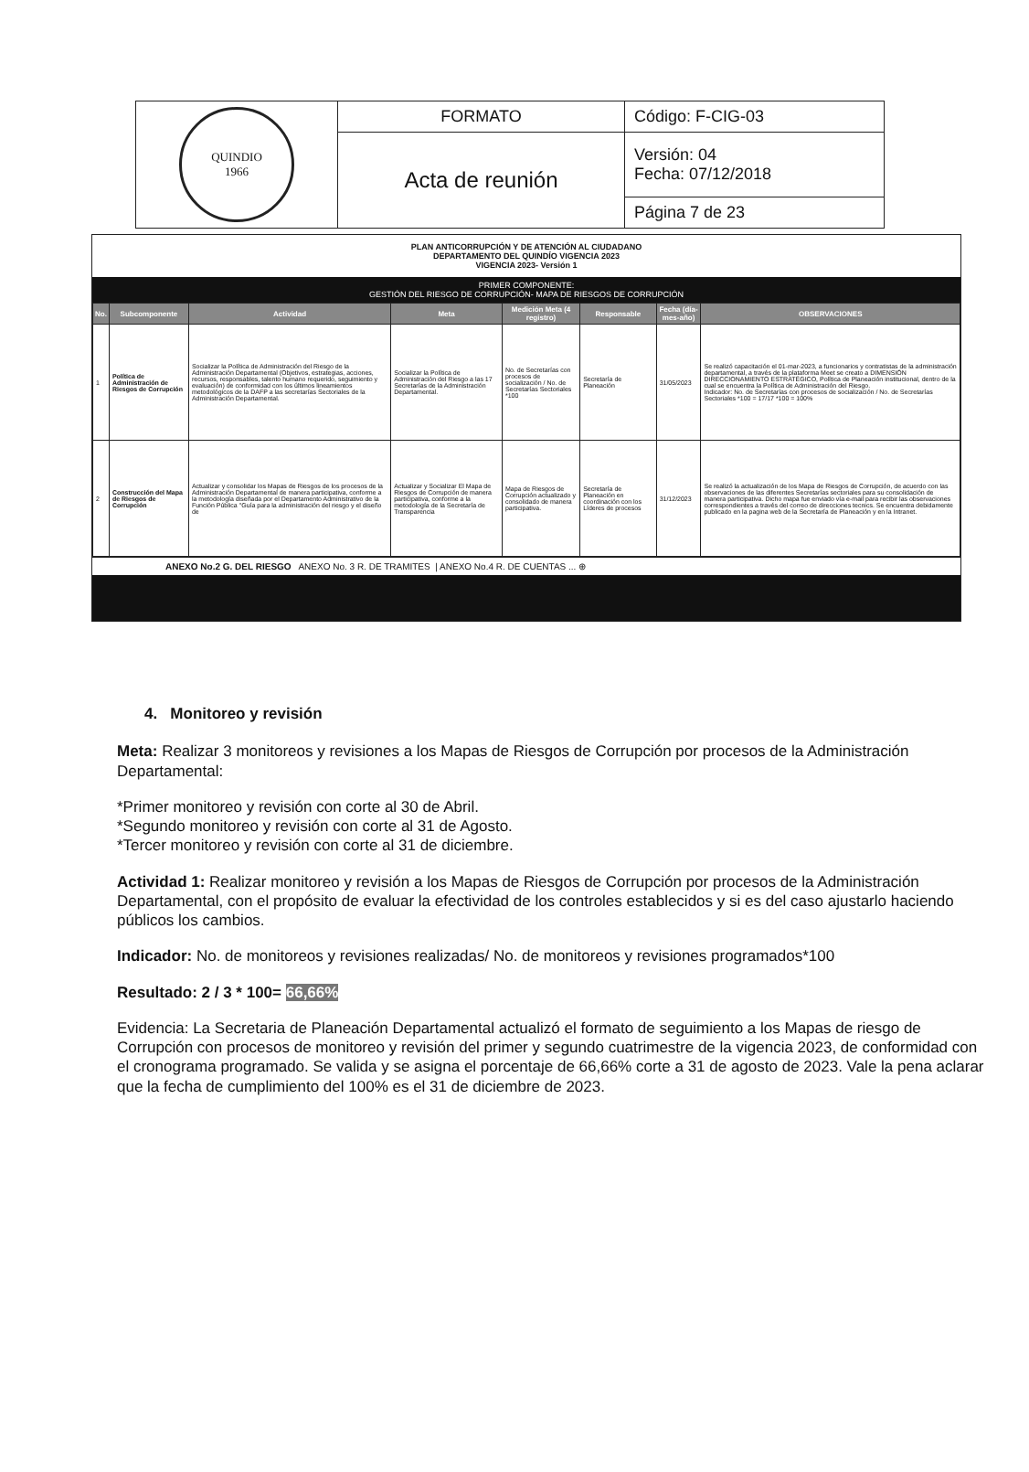| QUINDIO 1966 | FORMATO | Código: F-CIG-03 |
| | Acta de reunión | Versión: 04 Fecha: 07/12/2018 |
| | | Página 7 de 23 |
PLAN ANTICORRUPCIÓN Y DE ATENCIÓN AL CIUDADANO
DEPARTAMENTO DEL QUINDÍO VIGENCIA 2023
VIGENCIA 2023- Versión 1
PRIMER COMPONENTE:
GESTIÓN DEL RIESGO DE CORRUPCIÓN- MAPA DE RIESGOS DE CORRUPCIÓN
| No. | Subcomponente | Actividad | Meta | Medición Meta (4 registro) | Responsable | Fecha (día-mes-año) | OBSERVACIONES |
| --- | --- | --- | --- | --- | --- | --- | --- |
| 1 | Política de Administración de Riesgos de Corrupción | Socializar la Política de Administración del Riesgo de la Administración Departamental (Objetivos, estrategias, acciones, recursos, responsables, talento humano requerido, seguimiento y evaluación) de conformidad con los últimos lineamientos metodológicos de la DAFP a las secretarías Sectoriales de la Administración Departamental. | Socializar la Política de Administración del Riesgo a las 17 Secretarías de la Administración Departamental. | No. de Secretarías con procesos de socialización / No. de Secretarías Sectoriales *100 | Secretaría de Planeación | 31/05/2023 | Se realizó capacitación el 01-mar-2023, a funcionarios y contratistas de la administración departamental, a través de la plataforma Meet se creato a DIMENSIÓN DIRECCIONAMIENTO ESTRATÉGICO, Política de Planeación institucional, dentro de la cual se encuentra la Política de Administración del Riesgo. Indicador: No. de Secretarías con procesos de socialización / No. de Secretarías Sectoriales *100 = 17/17 *100 = 100% |
| 2 | Construcción del Mapa de Riesgos de Corrupción | Actualizar y consolidar los Mapas de Riesgos de los procesos de la Administración Departamental de manera participativa, conforme a la metodología diseñada por el Departamento Administrativo de la Función Pública "Guía para la administración del riesgo y el diseño de | Actualizar y Socializar El Mapa de Riesgos de Corrupción de manera participativa, conforme a la metodología de la Secretaría de Transparencia | Mapa de Riesgos de Corrupción actualizado y consolidado de manera participativa. | Secretaría de Planeación en coordinación con los Líderes de procesos | 31/12/2023 | Se realizó la actualización de los Mapa de Riesgos de Corrupción, de acuerdo con las observaciones de las diferentes Secretarías sectoriales para su consolidación de manera participativa. Dicho mapa fue enviado vía e-mail para recibir las observaciones correspondientes a través del correo de direcciones tecnics. Se encuentra debidamente publicado en la pagina web de la Secretaría de Planeación y en la Intranet. |
ANEXO No.2 G. DEL RIESGO ANEXO No. 3 R. DE TRAMITES | ANEXO No.4 R. DE CUENTAS ... ⊕
4. Monitoreo y revisión
Meta: Realizar 3 monitoreos y revisiones a los Mapas de Riesgos de Corrupción por procesos de la Administración Departamental:
*Primer monitoreo y revisión con corte al 30 de Abril.
*Segundo monitoreo y revisión con corte al 31 de Agosto.
*Tercer monitoreo y revisión con corte al 31 de diciembre.
Actividad 1: Realizar monitoreo y revisión a los Mapas de Riesgos de Corrupción por procesos de la Administración Departamental, con el propósito de evaluar la efectividad de los controles establecidos y si es del caso ajustarlo haciendo públicos los cambios.
Indicador: No. de monitoreos y revisiones realizadas/ No. de monitoreos y revisiones programados*100
Resultado: 2 / 3 * 100= 66,66%
Evidencia: La Secretaria de Planeación Departamental actualizó el formato de seguimiento a los Mapas de riesgo de Corrupción con procesos de monitoreo y revisión del primer y segundo cuatrimestre de la vigencia 2023, de conformidad con el cronograma programado. Se valida y se asigna el porcentaje de 66,66% corte a 31 de agosto de 2023. Vale la pena aclarar que la fecha de cumplimiento del 100% es el 31 de diciembre de 2023.